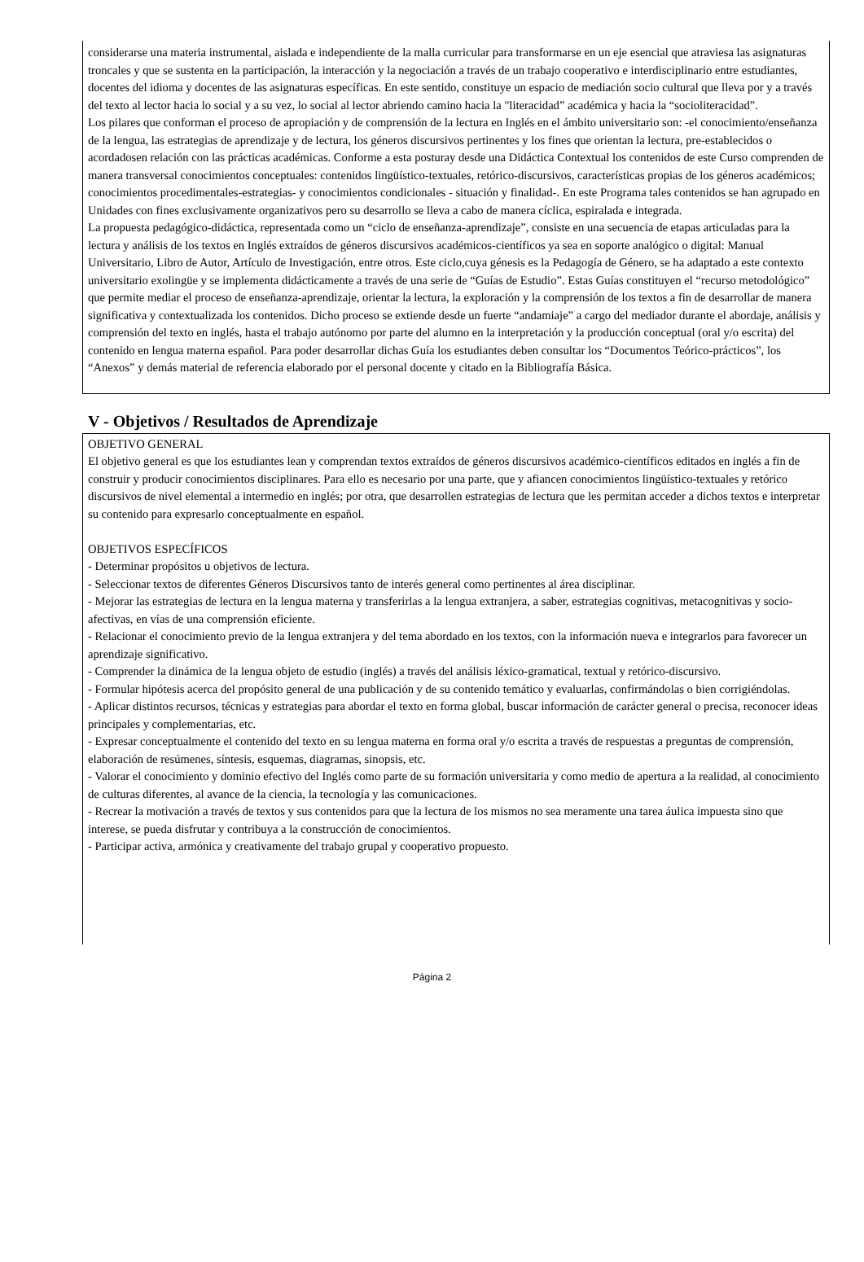considerarse una materia instrumental, aislada e independiente de la malla curricular para transformarse en un eje esencial que atraviesa las asignaturas troncales y que se sustenta en la participación, la interacción y la negociación a través de un trabajo cooperativo e interdisciplinario entre estudiantes, docentes del idioma y docentes de las asignaturas específicas. En este sentido, constituye un espacio de mediación socio cultural que lleva por y a través del texto al lector hacia lo social y a su vez, lo social al lector abriendo camino hacia la "literacidad” académica y hacia la “socioliteracidad”.
Los pilares que conforman el proceso de apropiación y de comprensión de la lectura en Inglés en el ámbito universitario son: -el conocimiento/enseñanza de la lengua, las estrategias de aprendizaje y de lectura, los géneros discursivos pertinentes y los fines que orientan la lectura, pre-establecidos o acordadosen relación con las prácticas académicas. Conforme a esta posturay desde una Didáctica Contextual los contenidos de este Curso comprenden de manera transversal conocimientos conceptuales: contenidos lingüístico-textuales, retórico-discursivos, características propias de los géneros académicos; conocimientos procedimentales-estrategias- y conocimientos condicionales - situación y finalidad-. En este Programa tales contenidos se han agrupado en Unidades con fines exclusivamente organizativos pero su desarrollo se lleva a cabo de manera cíclica, espiralada e integrada.
La propuesta pedagógico-didáctica, representada como un “ciclo de enseñanza-aprendizaje”, consiste en una secuencia de etapas articuladas para la lectura y análisis de los textos en Inglés extraídos de géneros discursivos académicos-científicos ya sea en soporte analógico o digital: Manual Universitario, Libro de Autor, Artículo de Investigación, entre otros. Este ciclo,cuya génesis es la Pedagogía de Género, se ha adaptado a este contexto universitario exolingüe y se implementa didácticamente a través de una serie de “Guías de Estudio”. Estas Guías constituyen el “recurso metodológico” que permite mediar el proceso de enseñanza-aprendizaje, orientar la lectura, la exploración y la comprensión de los textos a fin de desarrollar de manera significativa y contextualizada los contenidos. Dicho proceso se extiende desde un fuerte “andamiaje” a cargo del mediador durante el abordaje, análisis y comprensión del texto en inglés, hasta el trabajo autónomo por parte del alumno en la interpretación y la producción conceptual (oral y/o escrita) del contenido en lengua materna español. Para poder desarrollar dichas Guía los estudiantes deben consultar los “Documentos Teórico-prácticos”, los “Anexos” y demás material de referencia elaborado por el personal docente y citado en la Bibliografía Básica.
V - Objetivos / Resultados de Aprendizaje
OBJETIVO GENERAL
El objetivo general es que los estudiantes lean y comprendan textos extraídos de géneros discursivos académico-científicos editados en inglés a fin de construir y producir conocimientos disciplinares. Para ello es necesario por una parte, que y afiancen conocimientos lingüístico-textuales y retórico discursivos de nivel elemental a intermedio en inglés; por otra, que desarrollen estrategias de lectura que les permitan acceder a dichos textos e interpretar su contenido para expresarlo conceptualmente en español.
OBJETIVOS ESPECÍFICOS
- Determinar propósitos u objetivos de lectura.
- Seleccionar textos de diferentes Géneros Discursivos tanto de interés general como pertinentes al área disciplinar.
- Mejorar las estrategias de lectura en la lengua materna y transferirlas a la lengua extranjera, a saber, estrategias cognitivas, metacognitivas y socio-afectivas, en vías de una comprensión eficiente.
- Relacionar el conocimiento previo de la lengua extranjera y del tema abordado en los textos, con la información nueva e integrarlos para favorecer un aprendizaje significativo.
- Comprender la dinámica de la lengua objeto de estudio (inglés) a través del análisis léxico-gramatical, textual y retórico-discursivo.
- Formular hipótesis acerca del propósito general de una publicación y de su contenido temático y evaluarlas, confirmándolas o bien corrigiéndolas.
- Aplicar distintos recursos, técnicas y estrategias para abordar el texto en forma global, buscar información de carácter general o precisa, reconocer ideas principales y complementarias, etc.
- Expresar conceptualmente el contenido del texto en su lengua materna en forma oral y/o escrita a través de respuestas a preguntas de comprensión, elaboración de resúmenes, síntesis, esquemas, diagramas, sinopsis, etc.
- Valorar el conocimiento y dominio efectivo del Inglés como parte de su formación universitaria y como medio de apertura a la realidad, al conocimiento de culturas diferentes, al avance de la ciencia, la tecnología y las comunicaciones.
- Recrear la motivación a través de textos y sus contenidos para que la lectura de los mismos no sea meramente una tarea áulica impuesta sino que interese, se pueda disfrutar y contribuya a la construcción de conocimientos.
- Participar activa, armónica y creativamente del trabajo grupal y cooperativo propuesto.
Página 2